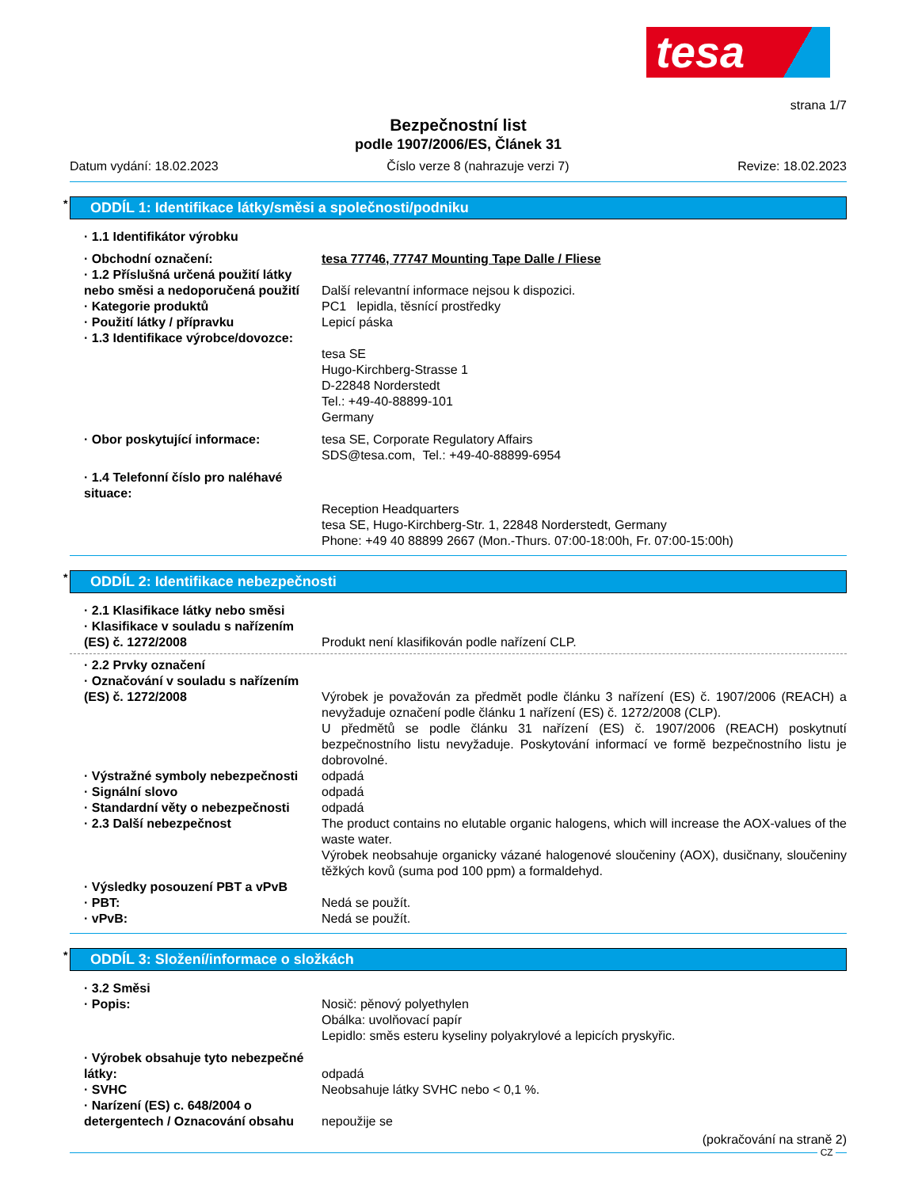tesa
strana 1/7
Bezpečnostní list
podle 1907/2006/ES, Článek 31
Datum vydání: 18.02.2023 Číslo verze 8 (nahrazuje verzi 7) Revize: 18.02.2023
* ODDÍL 1: Identifikace látky/směsi a společnosti/podniku
· 1.1 Identifikátor výrobku
· Obchodní označení: tesa 77746, 77747 Mounting Tape Dalle / Fliese
· 1.2 Příslušná určená použití látky nebo směsi a nedoporučená použití
Další relevantní informace nejsou k dispozici.
· Kategorie produktů PC1 lepidla, těsnící prostředky
· Použití látky / přípravku Lepicí páska
· 1.3 Identifikace výrobce/dovozce:
tesa SE
Hugo-Kirchberg-Strasse 1
D-22848 Norderstedt
Tel.: +49-40-88899-101
Germany
· Obor poskytující informace: tesa SE, Corporate Regulatory Affairs
SDS@tesa.com, Tel.: +49-40-88899-6954
· 1.4 Telefonní číslo pro naléhavé situace:
Reception Headquarters
tesa SE, Hugo-Kirchberg-Str. 1, 22848 Norderstedt, Germany
Phone: +49 40 88899 2667 (Mon.-Thurs. 07:00-18:00h, Fr. 07:00-15:00h)
* ODDÍL 2: Identifikace nebezpečnosti
· 2.1 Klasifikace látky nebo směsi
· Klasifikace v souladu s nařízením (ES) č. 1272/2008
Produkt není klasifikován podle nařízení CLP.
· 2.2 Prvky označení
· Označování v souladu s nařízením (ES) č. 1272/2008
Výrobek je považován za předmět podle článku 3 nařízení (ES) č. 1907/2006 (REACH) a nevyžaduje označení podle článku 1 nařízení (ES) č. 1272/2008 (CLP).
U předmětů se podle článku 31 nařízení (ES) č. 1907/2006 (REACH) poskytnutí bezpečnostního listu nevyžaduje. Poskytování informací ve formě bezpečnostního listu je dobrovolné.
· Výstražné symboly nebezpečnosti
odpadá
· Signální slovo odpadá
· Standardní věty o nebezpečnosti
odpadá
· 2.3 Další nebezpečnost The product contains no elutable organic halogens, which will increase the AOX-values of the waste water.
Výrobek neobsahuje organicky vázané halogenové sloučeniny (AOX), dusičnany, sloučeniny těžkých kovů (suma pod 100 ppm) a formaldehyd.
· Výsledky posouzení PBT a vPvB
· PBT: Nedá se použít.
· vPvB: Nedá se použít.
* ODDÍL 3: Složení/informace o složkách
· 3.2 Směsi
· Popis: Nosič: pěnový polyethylen
Obálka: uvolňovací papír
Lepidlo: směs esteru kyseliny polyakrylové a lepicích pryskyřic.
· Výrobek obsahuje tyto nebezpečné látky:
odpadá
· SVHC Neobsahuje látky SVHC nebo < 0,1 %.
· Narízení (ES) c. 648/2004 o detergentech / Oznacování obsahu
nepoužije se
(pokračování na straně 2)
CZ